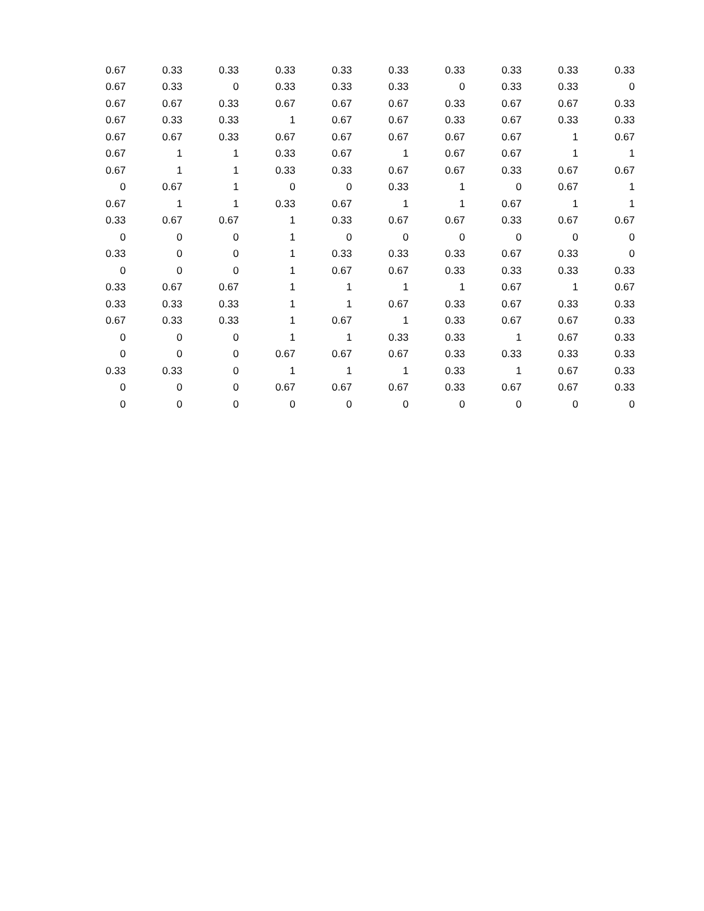| 0.67 | 0.33 | 0.33 | 0.33 | 0.33 | 0.33 | 0.33 | 0.33 | 0.33 | 0.33 |
| 0.67 | 0.33 | 0 | 0.33 | 0.33 | 0.33 | 0 | 0.33 | 0.33 | 0 |
| 0.67 | 0.67 | 0.33 | 0.67 | 0.67 | 0.67 | 0.33 | 0.67 | 0.67 | 0.33 |
| 0.67 | 0.33 | 0.33 | 1 | 0.67 | 0.67 | 0.33 | 0.67 | 0.33 | 0.33 |
| 0.67 | 0.67 | 0.33 | 0.67 | 0.67 | 0.67 | 0.67 | 0.67 | 1 | 0.67 |
| 0.67 | 1 | 1 | 0.33 | 0.67 | 1 | 0.67 | 0.67 | 1 | 1 |
| 0.67 | 1 | 1 | 0.33 | 0.33 | 0.67 | 0.67 | 0.33 | 0.67 | 0.67 |
| 0 | 0.67 | 1 | 0 | 0 | 0.33 | 1 | 0 | 0.67 | 1 |
| 0.67 | 1 | 1 | 0.33 | 0.67 | 1 | 1 | 0.67 | 1 | 1 |
| 0.33 | 0.67 | 0.67 | 1 | 0.33 | 0.67 | 0.67 | 0.33 | 0.67 | 0.67 |
| 0 | 0 | 0 | 1 | 0 | 0 | 0 | 0 | 0 | 0 |
| 0.33 | 0 | 0 | 1 | 0.33 | 0.33 | 0.33 | 0.67 | 0.33 | 0 |
| 0 | 0 | 0 | 1 | 0.67 | 0.67 | 0.33 | 0.33 | 0.33 | 0.33 |
| 0.33 | 0.67 | 0.67 | 1 | 1 | 1 | 1 | 0.67 | 1 | 0.67 |
| 0.33 | 0.33 | 0.33 | 1 | 1 | 0.67 | 0.33 | 0.67 | 0.33 | 0.33 |
| 0.67 | 0.33 | 0.33 | 1 | 0.67 | 1 | 0.33 | 0.67 | 0.67 | 0.33 |
| 0 | 0 | 0 | 1 | 1 | 0.33 | 0.33 | 1 | 0.67 | 0.33 |
| 0 | 0 | 0 | 0.67 | 0.67 | 0.67 | 0.33 | 0.33 | 0.33 | 0.33 |
| 0.33 | 0.33 | 0 | 1 | 1 | 1 | 0.33 | 1 | 0.67 | 0.33 |
| 0 | 0 | 0 | 0.67 | 0.67 | 0.67 | 0.33 | 0.67 | 0.67 | 0.33 |
| 0 | 0 | 0 | 0 | 0 | 0 | 0 | 0 | 0 | 0 |